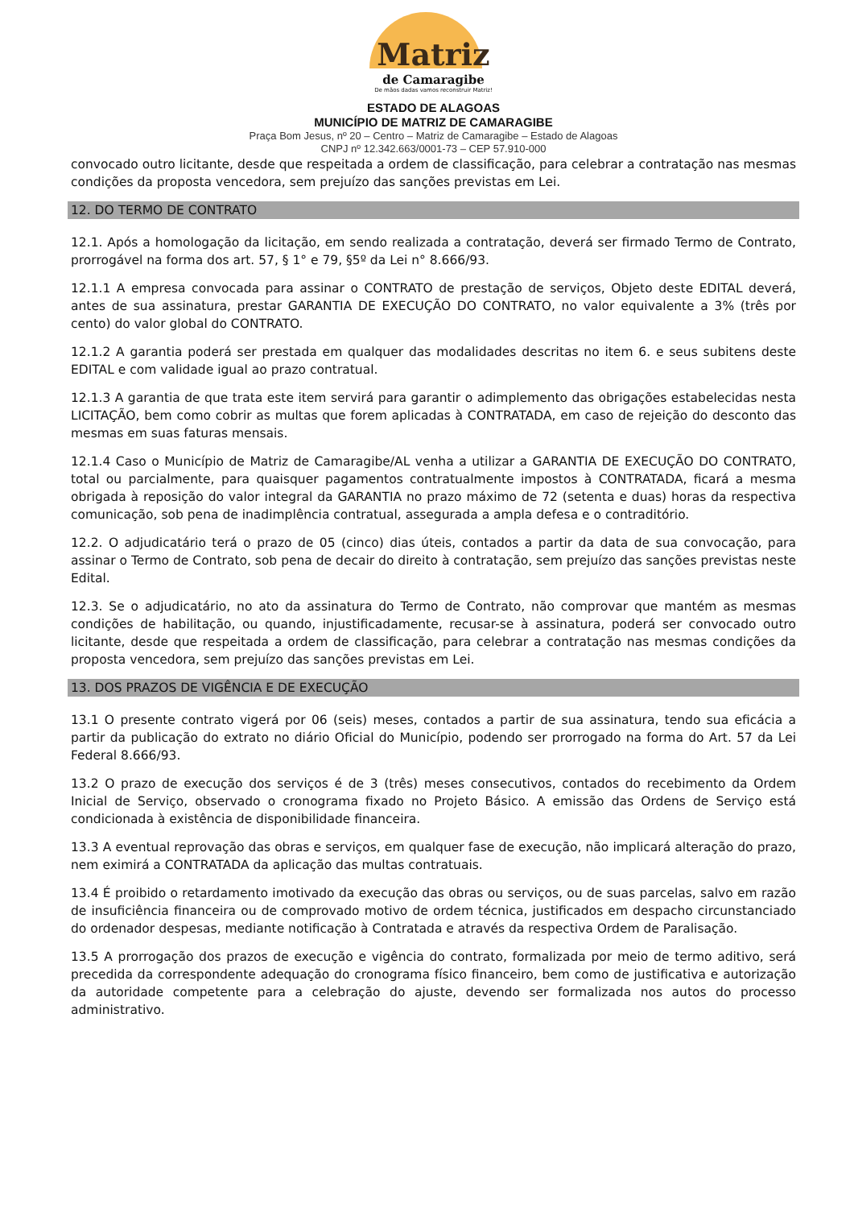Matriz
de Camaragibe
De mãos dadas vamos reconstruir Matriz!
ESTADO DE ALAGOAS
MUNICÍPIO DE MATRIZ DE CAMARAGIBE
Praça Bom Jesus, nº 20 – Centro – Matriz de Camaragibe – Estado de Alagoas
CNPJ nº 12.342.663/0001-73 – CEP 57.910-000
convocado outro licitante, desde que respeitada a ordem de classificação, para celebrar a contratação nas mesmas condições da proposta vencedora, sem prejuízo das sanções previstas em Lei.
12. DO TERMO DE CONTRATO
12.1. Após a homologação da licitação, em sendo realizada a contratação, deverá ser firmado Termo de Contrato, prorrogável na forma dos art. 57, § 1° e 79, §5º da Lei n° 8.666/93.
12.1.1 A empresa convocada para assinar o CONTRATO de prestação de serviços, Objeto deste EDITAL deverá, antes de sua assinatura, prestar GARANTIA DE EXECUÇÃO DO CONTRATO, no valor equivalente a 3% (três por cento) do valor global do CONTRATO.
12.1.2 A garantia poderá ser prestada em qualquer das modalidades descritas no item 6. e seus subitens deste EDITAL e com validade igual ao prazo contratual.
12.1.3 A garantia de que trata este item servirá para garantir o adimplemento das obrigações estabelecidas nesta LICITAÇÃO, bem como cobrir as multas que forem aplicadas à CONTRATADA, em caso de rejeição do desconto das mesmas em suas faturas mensais.
12.1.4 Caso o Município de Matriz de Camaragibe/AL venha a utilizar a GARANTIA DE EXECUÇÃO DO CONTRATO, total ou parcialmente, para quaisquer pagamentos contratualmente impostos à CONTRATADA, ficará a mesma obrigada à reposição do valor integral da GARANTIA no prazo máximo de 72 (setenta e duas) horas da respectiva comunicação, sob pena de inadimplência contratual, assegurada a ampla defesa e o contraditório.
12.2. O adjudicatário terá o prazo de 05 (cinco) dias úteis, contados a partir da data de sua convocação, para assinar o Termo de Contrato, sob pena de decair do direito à contratação, sem prejuízo das sanções previstas neste Edital.
12.3. Se o adjudicatário, no ato da assinatura do Termo de Contrato, não comprovar que mantém as mesmas condições de habilitação, ou quando, injustificadamente, recusar-se à assinatura, poderá ser convocado outro licitante, desde que respeitada a ordem de classificação, para celebrar a contratação nas mesmas condições da proposta vencedora, sem prejuízo das sanções previstas em Lei.
13. DOS PRAZOS DE VIGÊNCIA E DE EXECUÇÃO
13.1 O presente contrato vigerá por 06 (seis) meses, contados a partir de sua assinatura, tendo sua eficácia a partir da publicação do extrato no diário Oficial do Município, podendo ser prorrogado na forma do Art. 57 da Lei Federal 8.666/93.
13.2 O prazo de execução dos serviços é de 3 (três) meses consecutivos, contados do recebimento da Ordem Inicial de Serviço, observado o cronograma fixado no Projeto Básico. A emissão das Ordens de Serviço está condicionada à existência de disponibilidade financeira.
13.3 A eventual reprovação das obras e serviços, em qualquer fase de execução, não implicará alteração do prazo, nem eximirá a CONTRATADA da aplicação das multas contratuais.
13.4 É proibido o retardamento imotivado da execução das obras ou serviços, ou de suas parcelas, salvo em razão de insuficiência financeira ou de comprovado motivo de ordem técnica, justificados em despacho circunstanciado do ordenador despesas, mediante notificação à Contratada e através da respectiva Ordem de Paralisação.
13.5 A prorrogação dos prazos de execução e vigência do contrato, formalizada por meio de termo aditivo, será precedida da correspondente adequação do cronograma físico financeiro, bem como de justificativa e autorização da autoridade competente para a celebração do ajuste, devendo ser formalizada nos autos do processo administrativo.